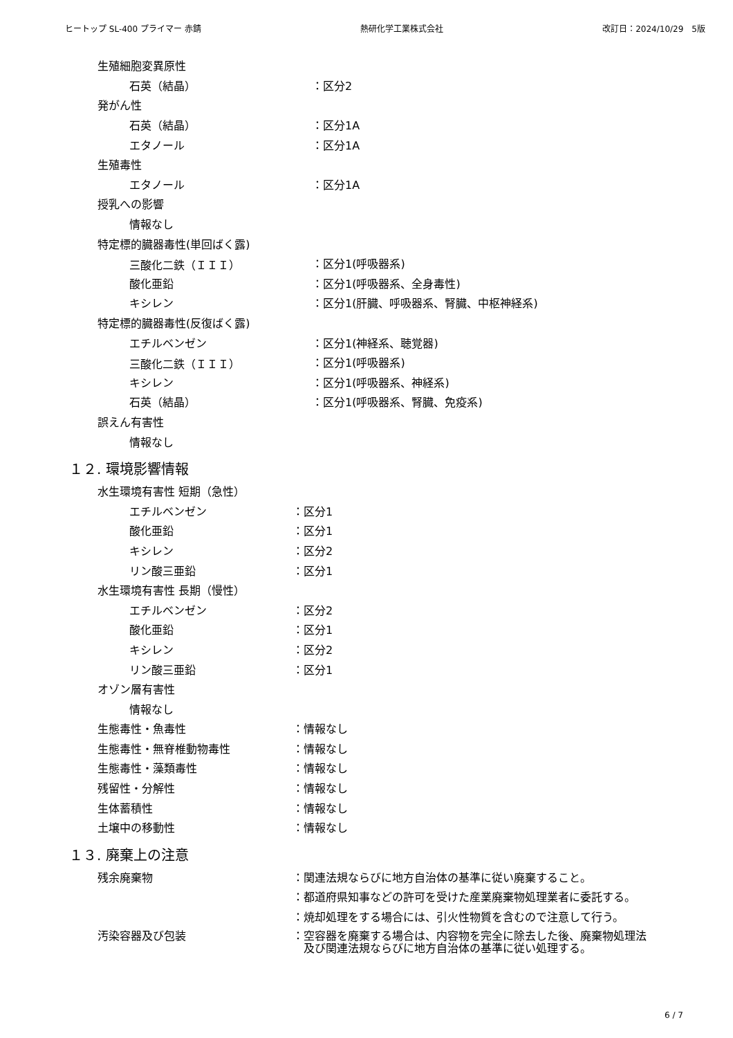ヒートップ SL-400 プライマー 赤錆 熱研化学工業株式会社 改訂日：2024/10/29　5版
生殖細胞変異原性
石英（結晶） ：区分2
発がん性
石英（結晶） ：区分1A
エタノール ：区分1A
生殖毒性
エタノール ：区分1A
授乳への影響
情報なし
特定標的臓器毒性(単回ばく露)
三酸化二鉄（ＩＩＩ） ：区分1(呼吸器系)
酸化亜鉛 ：区分1(呼吸器系、全身毒性)
キシレン ：区分1(肝臓、呼吸器系、腎臓、中枢神経系)
特定標的臓器毒性(反復ばく露)
エチルベンゼン ：区分1(神経系、聴覚器)
三酸化二鉄（ＩＩＩ） ：区分1(呼吸器系)
キシレン ：区分1(呼吸器系、神経系)
石英（結晶） ：区分1(呼吸器系、腎臓、免疫系)
誤えん有害性
情報なし
１２. 環境影響情報
水生環境有害性 短期（急性）
エチルベンゼン ：区分1
酸化亜鉛 ：区分1
キシレン ：区分2
リン酸三亜鉛 ：区分1
水生環境有害性 長期（慢性）
エチルベンゼン ：区分2
酸化亜鉛 ：区分1
キシレン ：区分2
リン酸三亜鉛 ：区分1
オゾン層有害性
情報なし
生態毒性・魚毒性 ：情報なし
生態毒性・無脊椎動物毒性 ：情報なし
生態毒性・藻類毒性 ：情報なし
残留性・分解性 ：情報なし
生体蓄積性 ：情報なし
土壌中の移動性 ：情報なし
１３. 廃棄上の注意
残余廃棄物 ：関連法規ならびに地方自治体の基準に従い廃棄すること。
：都道府県知事などの許可を受けた産業廃棄物処理業者に委託する。
：焼却処理をする場合には、引火性物質を含むので注意して行う。
汚染容器及び包装 ： 空容器を廃棄する場合は、内容物を完全に除去した後、廃棄物処理法
及び関連法規ならびに地方自治体の基準に従い処理する。
6 / 7